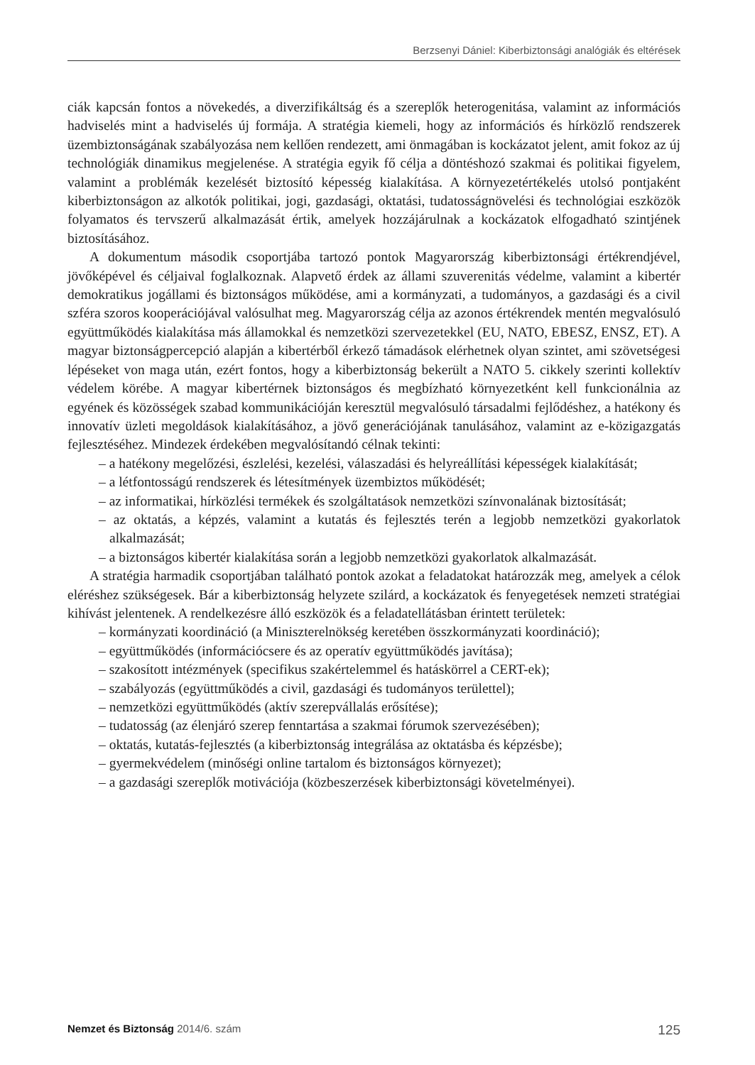Berzsenyi Dániel: Kiberbiztonsági analógiák és eltérések
ciák kapcsán fontos a növekedés, a diverzifikáltság és a szereplők heterogenitása, valamint az információs hadviselés mint a hadviselés új formája. A stratégia kiemeli, hogy az információs és hírközlő rendszerek üzembiztonságának szabályozása nem kellően rendezett, ami önmagában is kockázatot jelent, amit fokoz az új technológiák dinamikus megjelenése. A stratégia egyik fő célja a döntéshozó szakmai és politikai figyelem, valamint a problémák kezelését biztosító képesség kialakítása. A környezetértékelés utolsó pontjaként kiberbiztonságon az alkotók politikai, jogi, gazdasági, oktatási, tudatosságnövelési és technológiai eszközök folyamatos és tervszerű alkalmazását értik, amelyek hozzájárulnak a kockázatok elfogadható szintjének biztosításához.
A dokumentum második csoportjába tartozó pontok Magyarország kiberbiztonsági értékrendjével, jövőképével és céljaival foglalkoznak. Alapvető érdek az állami szuverenitás védelme, valamint a kibertér demokratikus jogállami és biztonságos működése, ami a kormányzati, a tudományos, a gazdasági és a civil szféra szoros kooperációjával valósulhat meg. Magyarország célja az azonos értékrendek mentén megvalósuló együttműködés kialakítása más államokkal és nemzetközi szervezetekkel (EU, NATO, EBESZ, ENSZ, ET). A magyar biztonságpercepció alapján a kibertérből érkező támadások elérhetnek olyan szintet, ami szövetségesi lépéseket von maga után, ezért fontos, hogy a kiberbiztonság bekerült a NATO 5. cikkely szerinti kollektív védelem körébe. A magyar kibertérnek biztonságos és megbízható környezetként kell funkcionálnia az egyének és közösségek szabad kommunikációján keresztül megvalósuló társadalmi fejlődéshez, a hatékony és innovatív üzleti megoldások kialakításához, a jövő generációjának tanulásához, valamint az e-közigazgatás fejlesztéséhez. Mindezek érdekében megvalósítandó célnak tekinti:
– a hatékony megelőzési, észlelési, kezelési, válaszadási és helyreállítási képességek kialakítását;
– a létfontosságú rendszerek és létesítmények üzembiztos működését;
– az informatikai, hírközlési termékek és szolgáltatások nemzetközi színvonalának biztosítását;
– az oktatás, a képzés, valamint a kutatás és fejlesztés terén a legjobb nemzetközi gyakorlatok alkalmazását;
– a biztonságos kibertér kialakítása során a legjobb nemzetközi gyakorlatok alkalmazását.
A stratégia harmadik csoportjában található pontok azokat a feladatokat határozzák meg, amelyek a célok eléréshez szükségesek. Bár a kiberbiztonság helyzete szilárd, a kockázatok és fenyegetések nemzeti stratégiai kihívást jelentenek. A rendelkezésre álló eszközök és a feladatellátásban érintett területek:
– kormányzati koordináció (a Miniszterelnökség keretében összkormányzati koordináció);
– együttműködés (információcsere és az operatív együttműködés javítása);
– szakosított intézmények (specifikus szakértelemmel és hatáskörrel a CERT-ek);
– szabályozás (együttműködés a civil, gazdasági és tudományos területtel);
– nemzetközi együttműködés (aktív szerepvállalás erősítése);
– tudatosság (az élenjáró szerep fenntartása a szakmai fórumok szervezésében);
– oktatás, kutatás-fejlesztés (a kiberbiztonság integrálása az oktatásba és képzésbe);
– gyermekvédelem (minőségi online tartalom és biztonságos környezet);
– a gazdasági szereplők motivációja (közbeszerzések kiberbiztonsági követelményei).
Nemzet és Biztonság 2014/6. szám 125